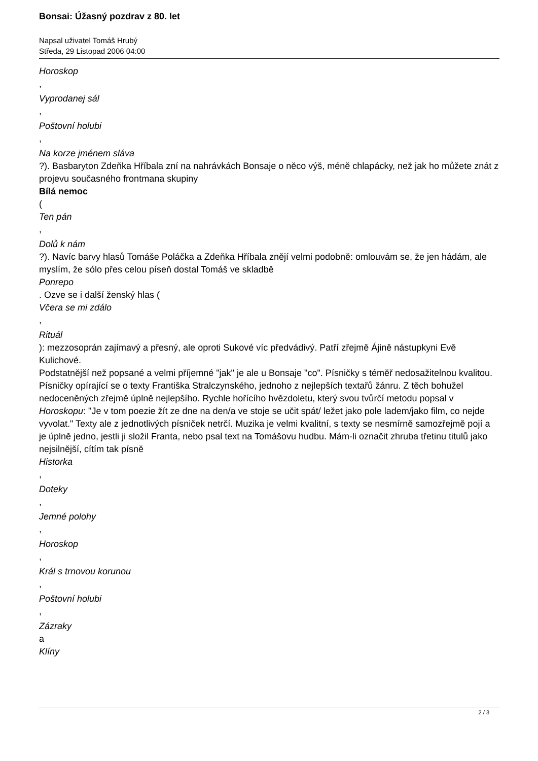Bonsai: Úžasný pozdrav z 80. let
Napsal uživatel Tomáš Hrubý
Středa, 29 Listopad 2006 04:00
Horoskop
,
Vyprodanej sál
,
Poštovní holubi
,
Na korze jménem sláva
?). Basbaryton Zdeňka Hříbala zní na nahrávkách Bonsaje o něco výš, méně chlapácky, než jak ho můžete znát z projevu současného frontmana skupiny
Bílá nemoc
(
Ten pán
,
Dolů k nám
?). Navíc barvy hlasů Tomáše Poláčka a Zdeňka Hříbala znějí velmi podobně: omlouvám se, že jen hádám, ale myslím, že sólo přes celou píseň dostal Tomáš ve skladbě
Ponrepo
. Ozve se i další ženský hlas (
Včera se mi zdálo
,
Rituál
): mezzosoprán zajímavý a přesný, ale oproti Sukové víc předvádivý. Patří zřejmě Ájině nástupkyni Evě Kulichové.
Podstatnější než popsané a velmi příjemné "jak" je ale u Bonsaje "co". Písničky s téměř nedosažitelnou kvalitou. Písničky opírající se o texty Františka Stralczynského, jednoho z nejlepších textařů žánru. Z těch bohužel nedoceněných zřejmě úplně nejlepšího. Rychle hořícího hvězdoletu, který svou tvůrčí metodu popsal v Horoskopu: "Je v tom poezie žít ze dne na den/a ve stoje se učit spát/ ležet jako pole ladem/jako film, co nejde vyvolat." Texty ale z jednotlivých písniček netrčí. Muzika je velmi kvalitní, s texty se nesmírně samozřejmě pojí a je úplně jedno, jestli ji složil Franta, nebo psal text na Tomášovu hudbu. Mám-li označit zhruba třetinu titulů jako nejsilnější, cítím tak písně
Historka
,
Doteky
,
Jemné polohy
,
Horoskop
,
Král s trnovou korunou
,
Poštovní holubi
,
Zázraky
a
Klíny
2 / 3